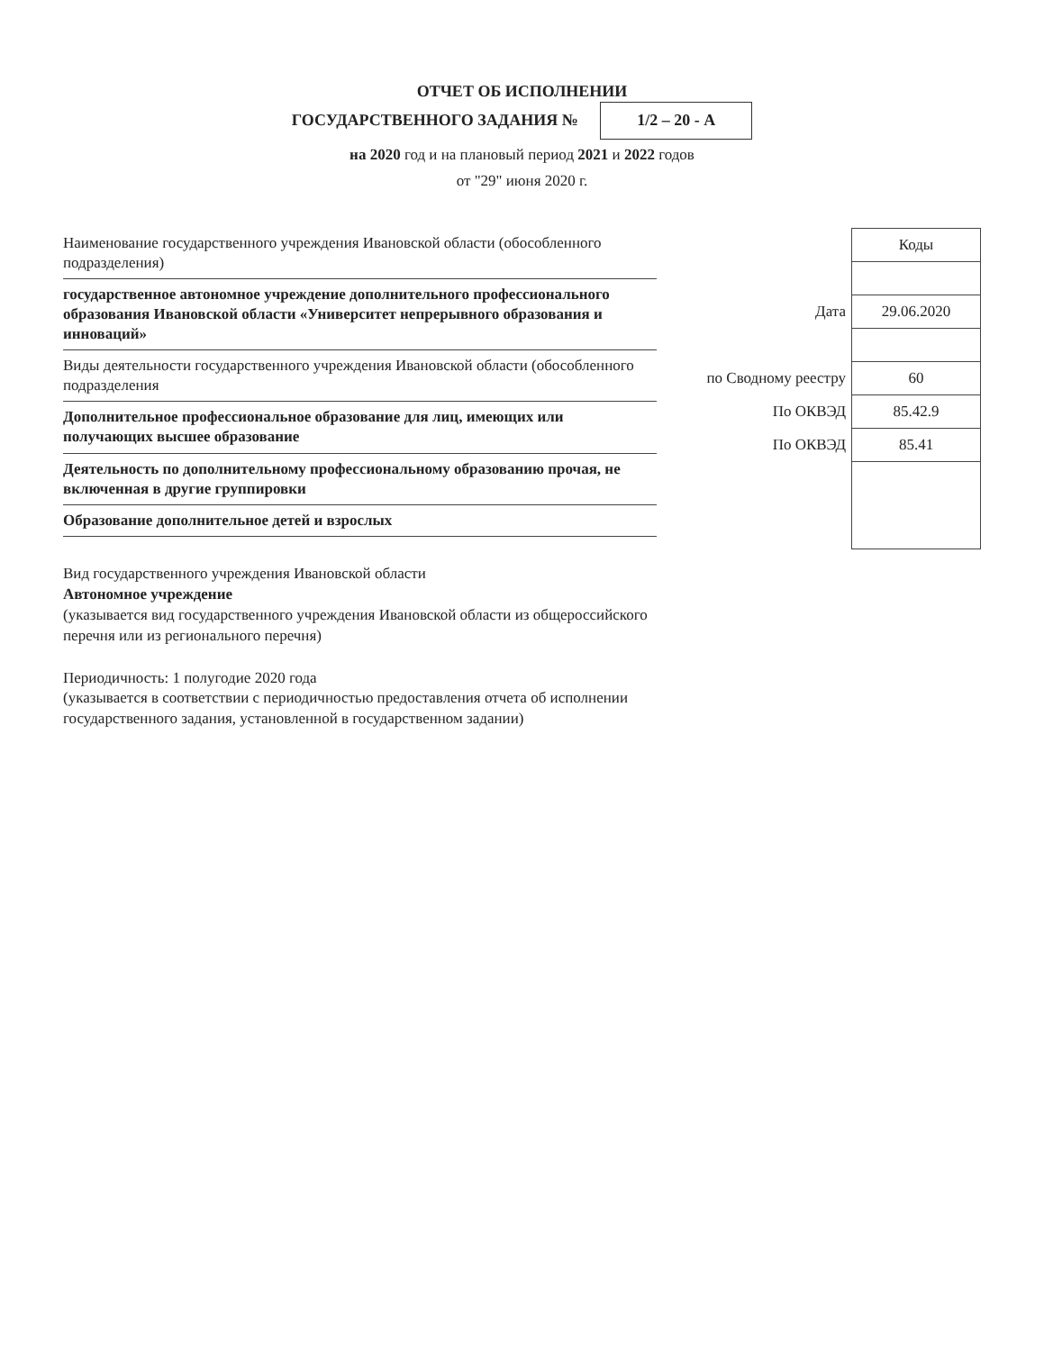ОТЧЕТ ОБ ИСПОЛНЕНИИ
ГОСУДАРСТВЕННОГО ЗАДАНИЯ № 1/2 – 20 - А
на 2020 год и на плановый период 2021 и 2022 годов
от "29" июня 2020 г.
Наименование государственного учреждения Ивановской области (обособленного подразделения)
государственное автономное учреждение дополнительного профессионального образования Ивановской области «Университет непрерывного образования и инноваций»
Виды деятельности государственного учреждения Ивановской области (обособленного подразделения
Дополнительное профессиональное образование для лиц, имеющих или получающих высшее образование
Деятельность по дополнительному профессиональному образованию прочая, не включенная в другие группировки
Образование дополнительное детей и взрослых
Вид государственного учреждения Ивановской области
Автономное учреждение
(указывается вид государственного учреждения Ивановской области из общероссийского перечня или из регионального перечня)
Периодичность: 1 полугодие 2020 года
(указывается в соответствии с периодичностью предоставления отчета об исполнении государственного задания, установленной в государственном задании)
| | Коды |
| --- | --- |
| Дата | 29.06.2020 |
| по Сводному реестру | 60 |
| По ОКВЭД | 85.42.9 |
| По ОКВЭД | 85.41 |